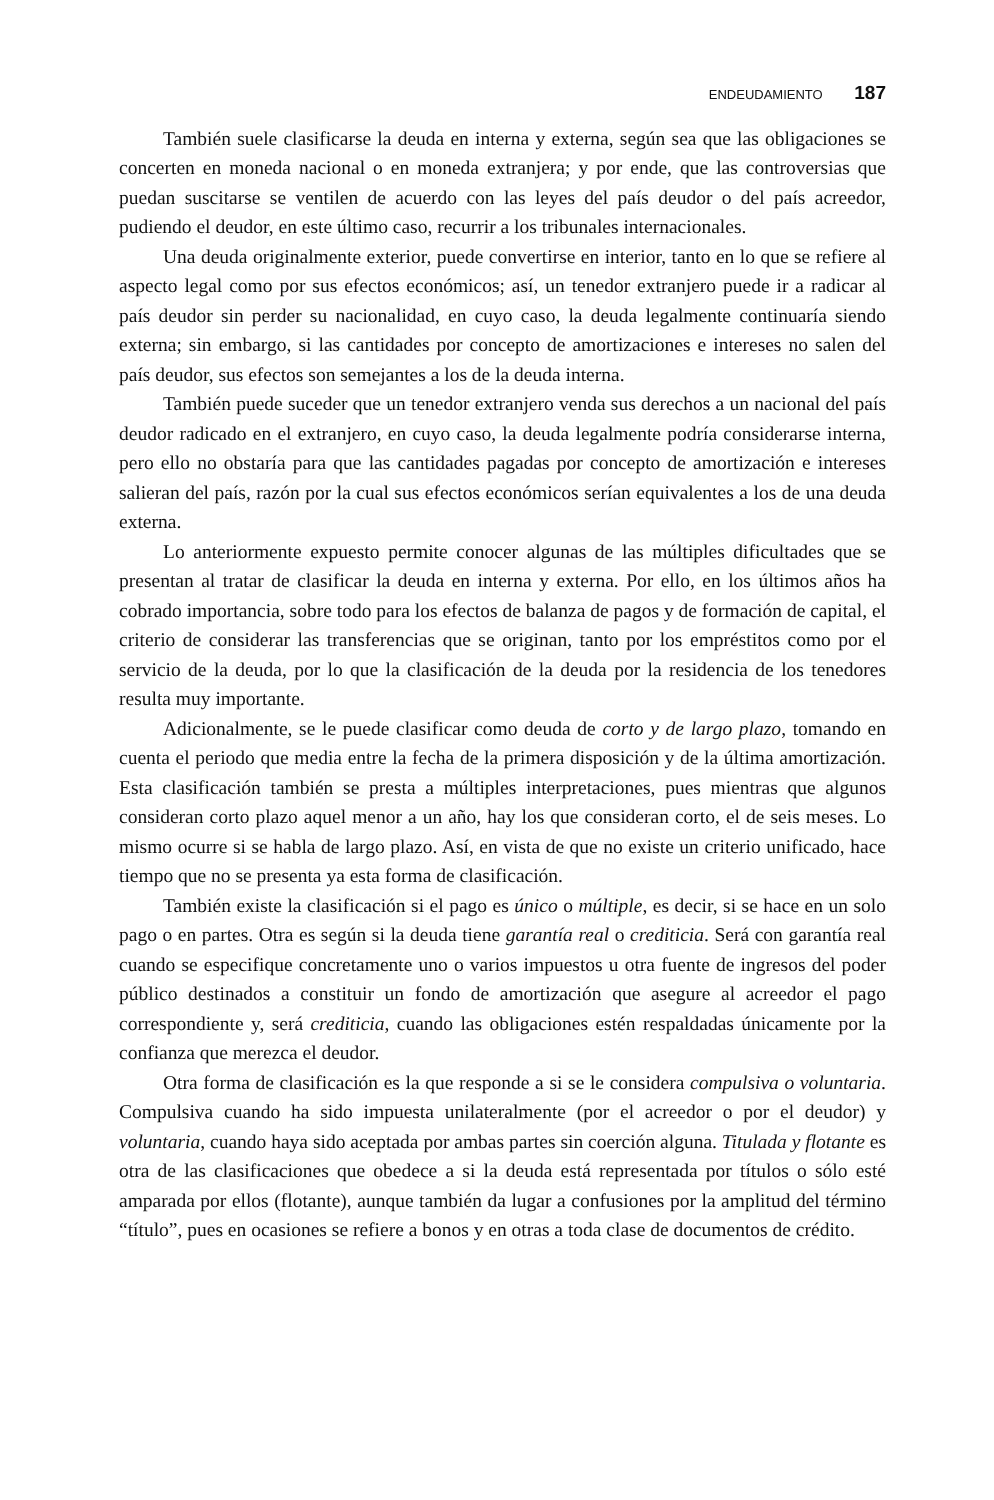ENDEUDAMIENTO 187
También suele clasificarse la deuda en interna y externa, según sea que las obligaciones se concerten en moneda nacional o en moneda extranjera; y por ende, que las controversias que puedan suscitarse se ventilen de acuerdo con las leyes del país deudor o del país acreedor, pudiendo el deudor, en este último caso, recurrir a los tribunales internacionales.
Una deuda originalmente exterior, puede convertirse en interior, tanto en lo que se refiere al aspecto legal como por sus efectos económicos; así, un tenedor extranjero puede ir a radicar al país deudor sin perder su nacionalidad, en cuyo caso, la deuda legalmente continuaría siendo externa; sin embargo, si las cantidades por concepto de amortizaciones e intereses no salen del país deudor, sus efectos son semejantes a los de la deuda interna.
También puede suceder que un tenedor extranjero venda sus derechos a un nacional del país deudor radicado en el extranjero, en cuyo caso, la deuda legalmente podría considerarse interna, pero ello no obstaría para que las cantidades pagadas por concepto de amortización e intereses salieran del país, razón por la cual sus efectos económicos serían equivalentes a los de una deuda externa.
Lo anteriormente expuesto permite conocer algunas de las múltiples dificultades que se presentan al tratar de clasificar la deuda en interna y externa. Por ello, en los últimos años ha cobrado importancia, sobre todo para los efectos de balanza de pagos y de formación de capital, el criterio de considerar las transferencias que se originan, tanto por los empréstitos como por el servicio de la deuda, por lo que la clasificación de la deuda por la residencia de los tenedores resulta muy importante.
Adicionalmente, se le puede clasificar como deuda de corto y de largo plazo, tomando en cuenta el periodo que media entre la fecha de la primera disposición y de la última amortización. Esta clasificación también se presta a múltiples interpretaciones, pues mientras que algunos consideran corto plazo aquel menor a un año, hay los que consideran corto, el de seis meses. Lo mismo ocurre si se habla de largo plazo. Así, en vista de que no existe un criterio unificado, hace tiempo que no se presenta ya esta forma de clasificación.
También existe la clasificación si el pago es único o múltiple, es decir, si se hace en un solo pago o en partes. Otra es según si la deuda tiene garantía real o crediticia. Será con garantía real cuando se especifique concretamente uno o varios impuestos u otra fuente de ingresos del poder público destinados a constituir un fondo de amortización que asegure al acreedor el pago correspondiente y, será crediticia, cuando las obligaciones estén respaldadas únicamente por la confianza que merezca el deudor.
Otra forma de clasificación es la que responde a si se le considera compulsiva o voluntaria. Compulsiva cuando ha sido impuesta unilateralmente (por el acreedor o por el deudor) y voluntaria, cuando haya sido aceptada por ambas partes sin coerción alguna. Titulada y flotante es otra de las clasificaciones que obedece a si la deuda está representada por títulos o sólo esté amparada por ellos (flotante), aunque también da lugar a confusiones por la amplitud del término “título”, pues en ocasiones se refiere a bonos y en otras a toda clase de documentos de crédito.